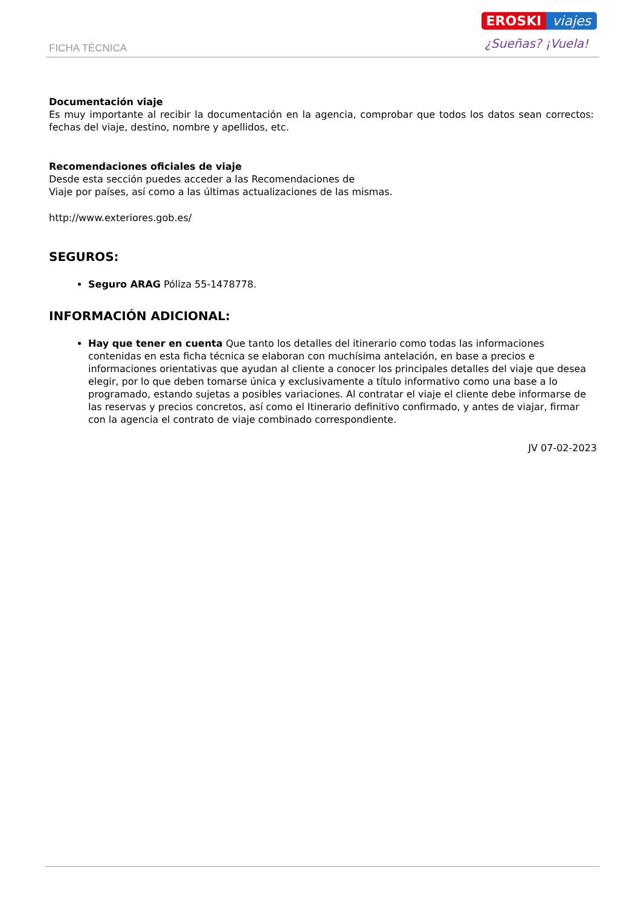FICHA TÉCNICA
EROSKI viajes
¿Sueñas? ¡Vuela!
Documentación viaje
Es muy importante al recibir la documentación en la agencia, comprobar que todos los datos sean correctos: fechas del viaje, destino, nombre y apellidos, etc.
Recomendaciones oficiales de viaje
Desde esta sección puedes acceder a las Recomendaciones de
Viaje por países, así como a las últimas actualizaciones de las mismas.
http://www.exteriores.gob.es/
SEGUROS:
Seguro ARAG Póliza 55-1478778.
INFORMACIÓN ADICIONAL:
Hay que tener en cuenta Que tanto los detalles del itinerario como todas las informaciones contenidas en esta ficha técnica se elaboran con muchísima antelación, en base a precios e informaciones orientativas que ayudan al cliente a conocer los principales detalles del viaje que desea elegir, por lo que deben tomarse única y exclusivamente a título informativo como una base a lo programado, estando sujetas a posibles variaciones. Al contratar el viaje el cliente debe informarse de las reservas y precios concretos, así como el Itinerario definitivo confirmado, y antes de viajar, firmar con la agencia el contrato de viaje combinado correspondiente.
JV 07-02-2023